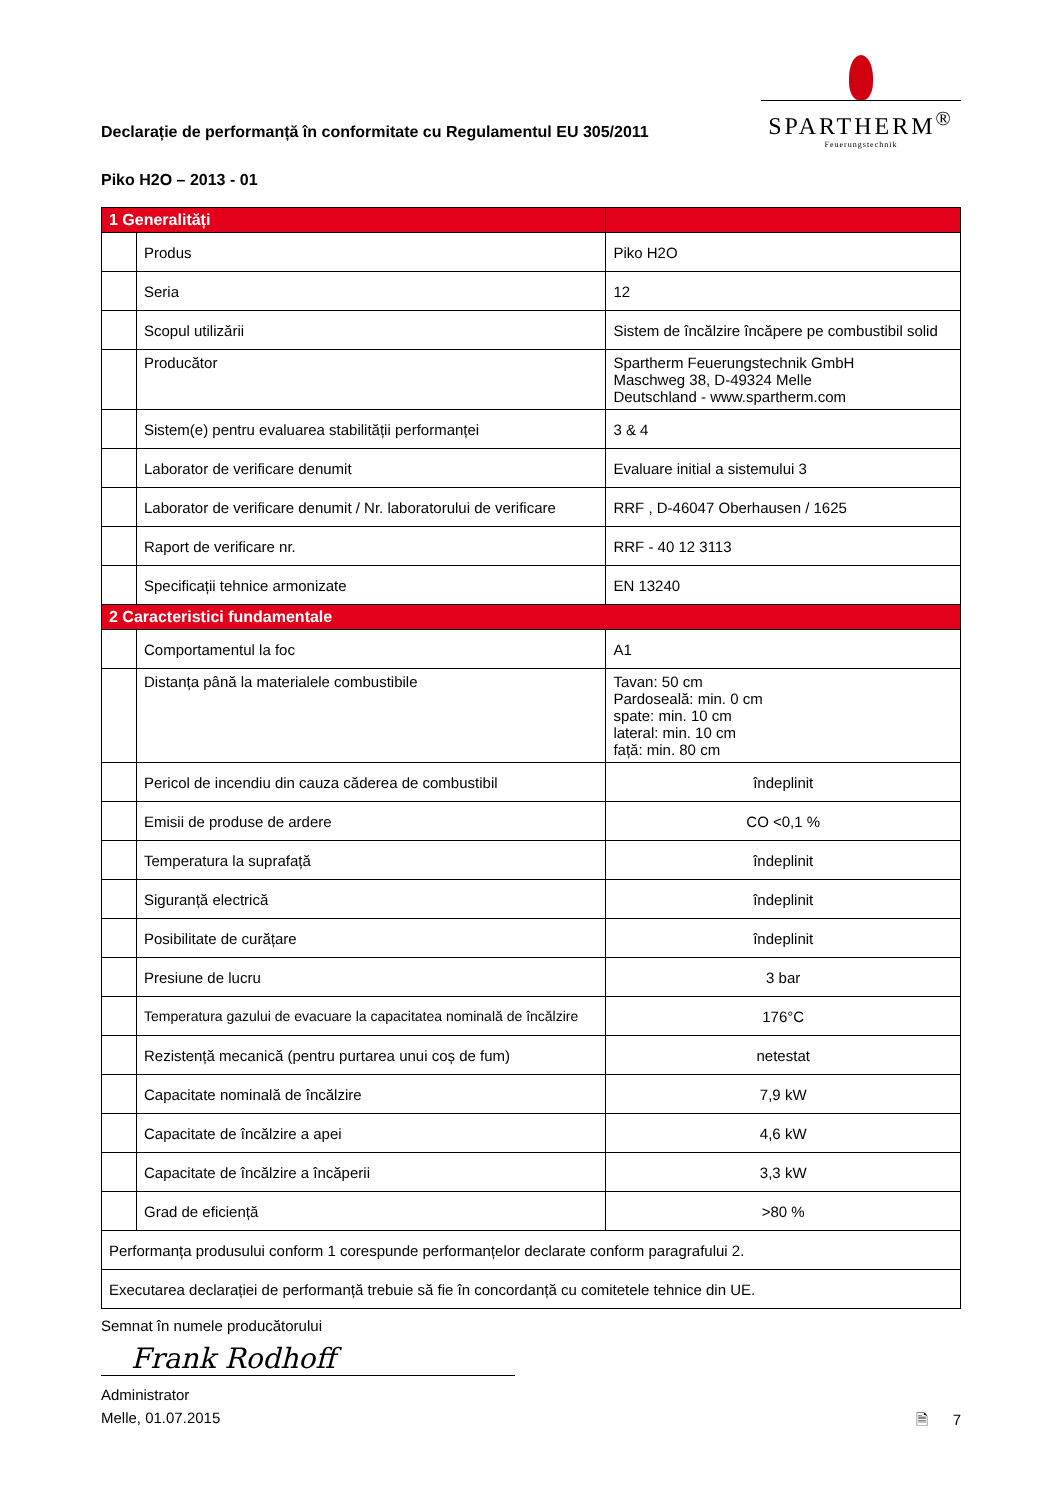Declarație de performanță în conformitate cu Regulamentul EU 305/2011
SPARTHERM<sup>®</sup>
Feuerungstechnik
Piko H2O – 2013 - 01
| 1 Generalități | | |
| | Produs | Piko H2O |
| | Seria | 12 |
| | Scopul utilizării | Sistem de încălzire încăpere pe combustibil solid |
| | Producător | Spartherm Feuerungstechnik GmbH Maschweg 38, D-49324 Melle Deutschland - www.spartherm.com |
| | Sistem(e) pentru evaluarea stabilității performanței | 3 & 4 |
| | Laborator de verificare denumit | Evaluare initial a sistemului 3 |
| | Laborator de verificare denumit / Nr. laboratorului de verificare | RRF , D-46047 Oberhausen / 1625 |
| | Raport de verificare nr. | RRF - 40 12 3113 |
| | Specificații tehnice armonizate | EN 13240 |
| 2 Caracteristici fundamentale | | |
| | Comportamentul la foc | A1 |
| | Distanța până la materialele combustibile | Tavan: 50 cm Pardoseală: min. 0 cm spate: min. 10 cm lateral: min. 10 cm față: min. 80 cm |
| | Pericol de incendiu din cauza căderea de combustibil | îndeplinit |
| | Emisii de produse de ardere | CO <0,1 % |
| | Temperatura la suprafață | îndeplinit |
| | Siguranță electrică | îndeplinit |
| | Posibilitate de curățare | îndeplinit |
| | Presiune de lucru | 3 bar |
| | Temperatura gazului de evacuare la capacitatea nominală de încălzire | 176°C |
| | Rezistență mecanică (pentru purtarea unui coș de fum) | netestat |
| | Capacitate nominală de încălzire | 7,9 kW |
| | Capacitate de încălzire a apei | 4,6 kW |
| | Capacitate de încălzire a încăperii | 3,3 kW |
| | Grad de eficiență | >80 % |
| Performanța produsului conform 1 corespunde performanțelor declarate conform paragrafului 2. | | |
| Executarea declarației de performanță trebuie să fie în concordanță cu comitetele tehnice din UE. | | |
Semnat în numele producătorului
Frank Rodhoff
Administrator
Melle, 01.07.2015 🗎 7